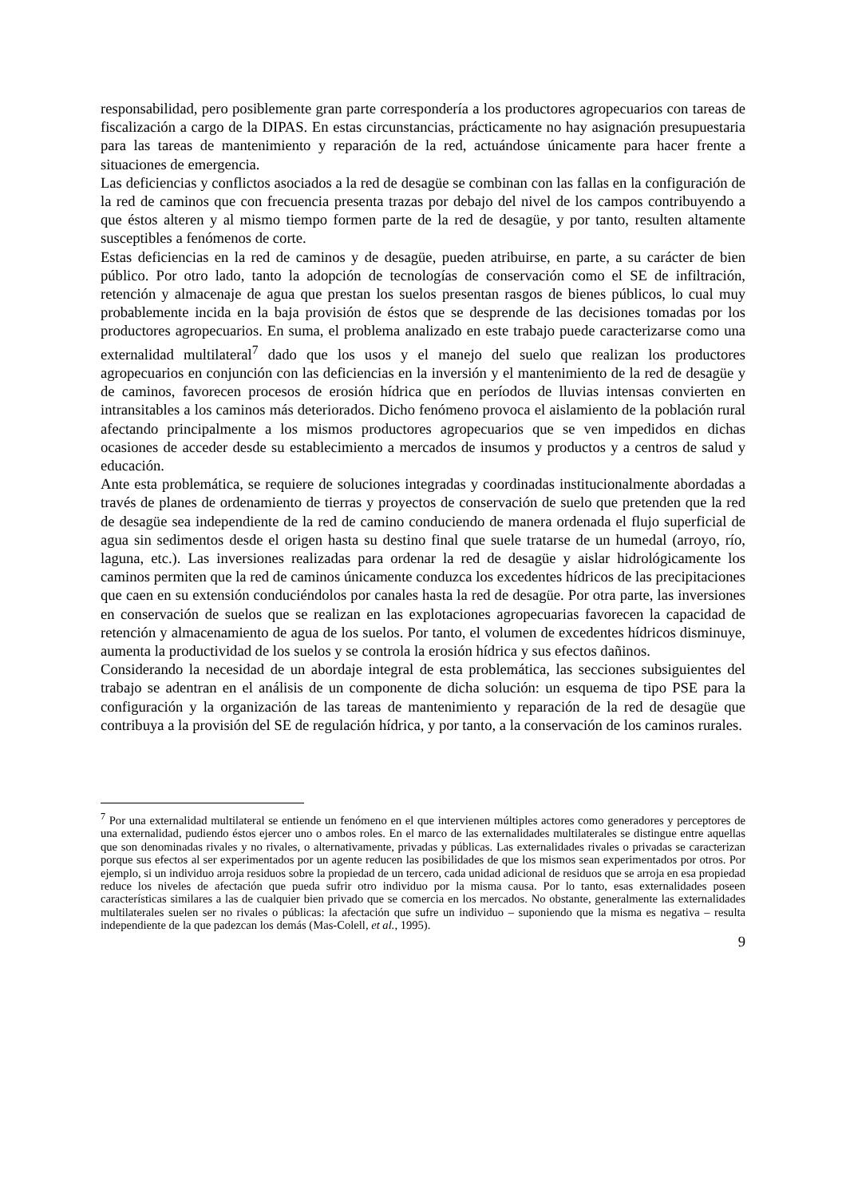responsabilidad, pero posiblemente gran parte correspondería a los productores agropecuarios con tareas de fiscalización a cargo de la DIPAS. En estas circunstancias, prácticamente no hay asignación presupuestaria para las tareas de mantenimiento y reparación de la red, actuándose únicamente para hacer frente a situaciones de emergencia.
Las deficiencias y conflictos asociados a la red de desagüe se combinan con las fallas en la configuración de la red de caminos que con frecuencia presenta trazas por debajo del nivel de los campos contribuyendo a que éstos alteren y al mismo tiempo formen parte de la red de desagüe, y por tanto, resulten altamente susceptibles a fenómenos de corte.
Estas deficiencias en la red de caminos y de desagüe, pueden atribuirse, en parte, a su carácter de bien público. Por otro lado, tanto la adopción de tecnologías de conservación como el SE de infiltración, retención y almacenaje de agua que prestan los suelos presentan rasgos de bienes públicos, lo cual muy probablemente incida en la baja provisión de éstos que se desprende de las decisiones tomadas por los productores agropecuarios. En suma, el problema analizado en este trabajo puede caracterizarse como una externalidad multilateral<sup>7</sup> dado que los usos y el manejo del suelo que realizan los productores agropecuarios en conjunción con las deficiencias en la inversión y el mantenimiento de la red de desagüe y de caminos, favorecen procesos de erosión hídrica que en períodos de lluvias intensas convierten en intransitables a los caminos más deteriorados. Dicho fenómeno provoca el aislamiento de la población rural afectando principalmente a los mismos productores agropecuarios que se ven impedidos en dichas ocasiones de acceder desde su establecimiento a mercados de insumos y productos y a centros de salud y educación.
Ante esta problemática, se requiere de soluciones integradas y coordinadas institucionalmente abordadas a través de planes de ordenamiento de tierras y proyectos de conservación de suelo que pretenden que la red de desagüe sea independiente de la red de camino conduciendo de manera ordenada el flujo superficial de agua sin sedimentos desde el origen hasta su destino final que suele tratarse de un humedal (arroyo, río, laguna, etc.). Las inversiones realizadas para ordenar la red de desagüe y aislar hidrológicamente los caminos permiten que la red de caminos únicamente conduzca los excedentes hídricos de las precipitaciones que caen en su extensión conduciéndolos por canales hasta la red de desagüe. Por otra parte, las inversiones en conservación de suelos que se realizan en las explotaciones agropecuarias favorecen la capacidad de retención y almacenamiento de agua de los suelos. Por tanto, el volumen de excedentes hídricos disminuye, aumenta la productividad de los suelos y se controla la erosión hídrica y sus efectos dañinos.
Considerando la necesidad de un abordaje integral de esta problemática, las secciones subsiguientes del trabajo se adentran en el análisis de un componente de dicha solución: un esquema de tipo PSE para la configuración y la organización de las tareas de mantenimiento y reparación de la red de desagüe que contribuya a la provisión del SE de regulación hídrica, y por tanto, a la conservación de los caminos rurales.
<sup>7</sup> Por una externalidad multilateral se entiende un fenómeno en el que intervienen múltiples actores como generadores y perceptores de una externalidad, pudiendo éstos ejercer uno o ambos roles. En el marco de las externalidades multilaterales se distingue entre aquellas que son denominadas rivales y no rivales, o alternativamente, privadas y públicas. Las externalidades rivales o privadas se caracterizan porque sus efectos al ser experimentados por un agente reducen las posibilidades de que los mismos sean experimentados por otros. Por ejemplo, si un individuo arroja residuos sobre la propiedad de un tercero, cada unidad adicional de residuos que se arroja en esa propiedad reduce los niveles de afectación que pueda sufrir otro individuo por la misma causa. Por lo tanto, esas externalidades poseen características similares a las de cualquier bien privado que se comercia en los mercados. No obstante, generalmente las externalidades multilaterales suelen ser no rivales o públicas: la afectación que sufre un individuo – suponiendo que la misma es negativa – resulta independiente de la que padezcan los demás (Mas-Colell, et al., 1995).
9